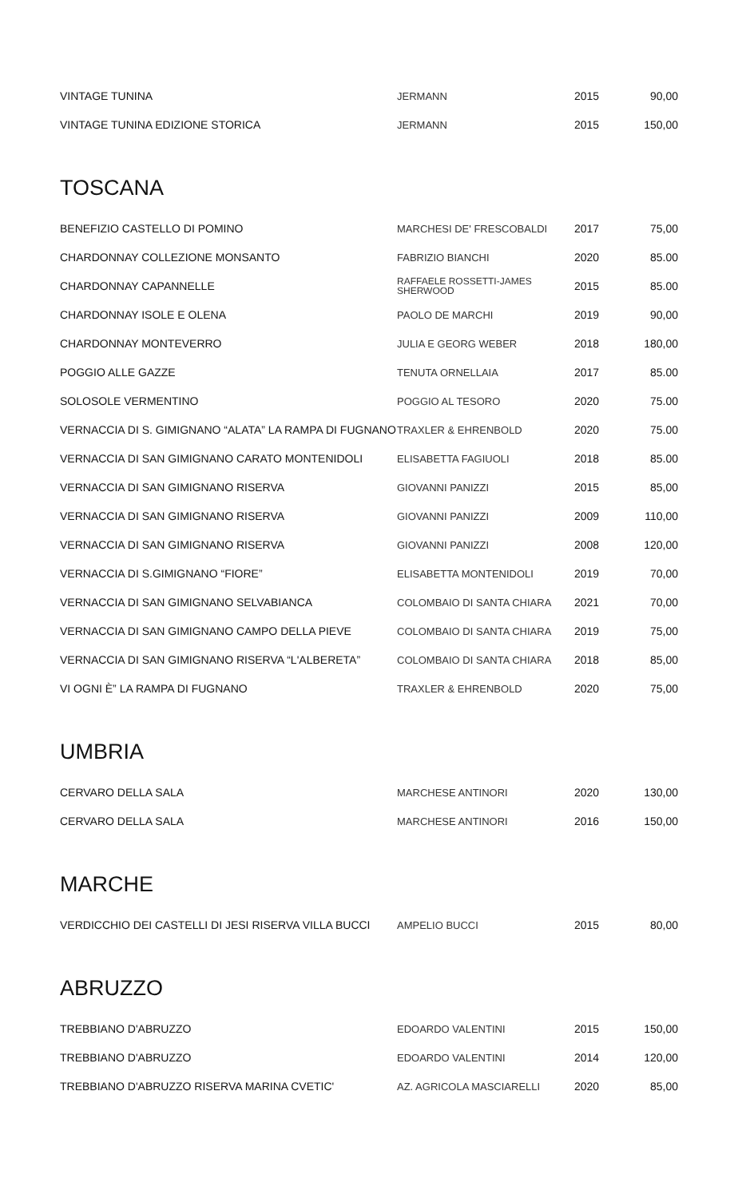| VINTAGE TUNINA | JERMANN | 2015 | 90,00 |
| VINTAGE TUNINA EDIZIONE STORICA | JERMANN | 2015 | 150,00 |
TOSCANA
| BENEFIZIO CASTELLO DI POMINO | MARCHESI DE' FRESCOBALDI | 2017 | 75,00 |
| CHARDONNAY COLLEZIONE MONSANTO | FABRIZIO BIANCHI | 2020 | 85.00 |
| CHARDONNAY CAPANNELLE | RAFFAELE ROSSETTI-JAMES SHERWOOD | 2015 | 85.00 |
| CHARDONNAY ISOLE E OLENA | PAOLO DE MARCHI | 2019 | 90,00 |
| CHARDONNAY MONTEVERRO | JULIA E GEORG WEBER | 2018 | 180,00 |
| POGGIO ALLE GAZZE | TENUTA ORNELLAIA | 2017 | 85.00 |
| SOLOSOLE VERMENTINO | POGGIO AL TESORO | 2020 | 75.00 |
| VERNACCIA DI S. GIMIGNANO “ALATA” LA RAMPA DI FUGNANO | TRAXLER & EHRENBOLD | 2020 | 75.00 |
| VERNACCIA DI SAN GIMIGNANO CARATO MONTENIDOLI | ELISABETTA FAGIUOLI | 2018 | 85.00 |
| VERNACCIA DI SAN GIMIGNANO RISERVA | GIOVANNI PANIZZI | 2015 | 85,00 |
| VERNACCIA DI SAN GIMIGNANO RISERVA | GIOVANNI PANIZZI | 2009 | 110,00 |
| VERNACCIA DI SAN GIMIGNANO RISERVA | GIOVANNI PANIZZI | 2008 | 120,00 |
| VERNACCIA DI S.GIMIGNANO “FIORE” | ELISABETTA MONTENIDOLI | 2019 | 70,00 |
| VERNACCIA DI SAN GIMIGNANO SELVABIANCA | COLOMBAIO DI SANTA CHIARA | 2021 | 70,00 |
| VERNACCIA DI SAN GIMIGNANO CAMPO DELLA PIEVE | COLOMBAIO DI SANTA CHIARA | 2019 | 75,00 |
| VERNACCIA DI SAN GIMIGNANO RISERVA “L'ALBERETA” | COLOMBAIO DI SANTA CHIARA | 2018 | 85,00 |
| VI OGNI È” LA RAMPA DI FUGNANO | TRAXLER & EHRENBOLD | 2020 | 75,00 |
UMBRIA
| CERVARO DELLA SALA | MARCHESE ANTINORI | 2020 | 130,00 |
| CERVARO DELLA SALA | MARCHESE ANTINORI | 2016 | 150,00 |
MARCHE
| VERDICCHIO DEI CASTELLI DI JESI RISERVA VILLA BUCCI | AMPELIO BUCCI | 2015 | 80,00 |
ABRUZZO
| TREBBIANO D'ABRUZZO | EDOARDO VALENTINI | 2015 | 150,00 |
| TREBBIANO D'ABRUZZO | EDOARDO VALENTINI | 2014 | 120,00 |
| TREBBIANO D'ABRUZZO RISERVA MARINA CVETIC' | AZ. AGRICOLA MASCIARELLI | 2020 | 85,00 |